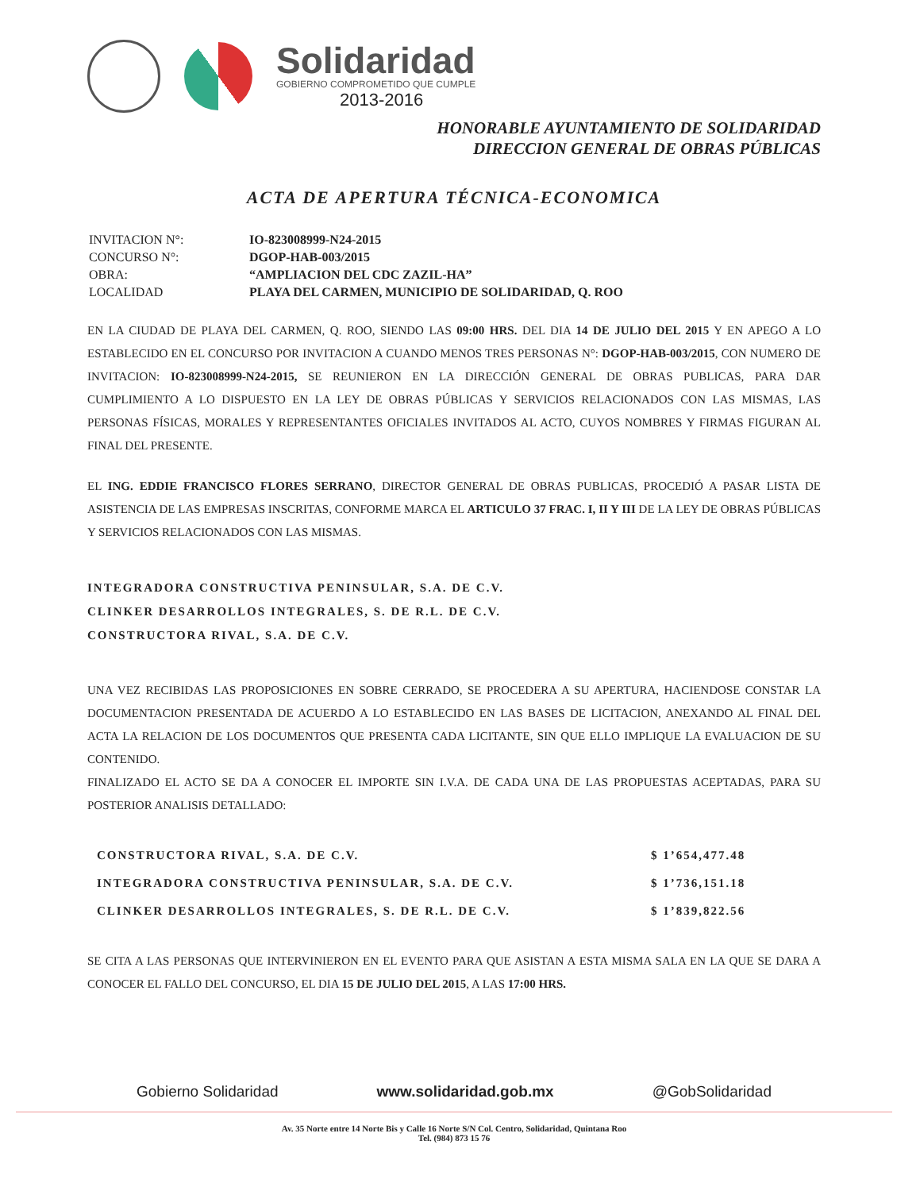Solidaridad
GOBIERNO COMPROMETIDO QUE CUMPLE
2013-2016
HONORABLE AYUNTAMIENTO DE SOLIDARIDAD
DIRECCION GENERAL DE OBRAS PÚBLICAS
ACTA DE APERTURA TÉCNICA-ECONOMICA
| INVITACION N°: | IO-823008999-N24-2015 |
| CONCURSO N°: | DGOP-HAB-003/2015 |
| OBRA: | “AMPLIACION DEL CDC ZAZIL-HA” |
| LOCALIDAD | PLAYA DEL CARMEN, MUNICIPIO DE SOLIDARIDAD, Q. ROO |
EN LA CIUDAD DE PLAYA DEL CARMEN, Q. ROO, SIENDO LAS 09:00 HRS. DEL DIA 14 DE JULIO DEL 2015 Y EN APEGO A LO ESTABLECIDO EN EL CONCURSO POR INVITACION A CUANDO MENOS TRES PERSONAS N°: DGOP-HAB-003/2015, CON NUMERO DE INVITACION: IO-823008999-N24-2015, SE REUNIERON EN LA DIRECCIÓN GENERAL DE OBRAS PUBLICAS, PARA DAR CUMPLIMIENTO A LO DISPUESTO EN LA LEY DE OBRAS PÚBLICAS Y SERVICIOS RELACIONADOS CON LAS MISMAS, LAS PERSONAS FÍSICAS, MORALES Y REPRESENTANTES OFICIALES INVITADOS AL ACTO, CUYOS NOMBRES Y FIRMAS FIGURAN AL FINAL DEL PRESENTE.
EL ING. EDDIE FRANCISCO FLORES SERRANO, DIRECTOR GENERAL DE OBRAS PUBLICAS, PROCEDIÓ A PASAR LISTA DE ASISTENCIA DE LAS EMPRESAS INSCRITAS, CONFORME MARCA EL ARTICULO 37 FRAC. I, II Y III DE LA LEY DE OBRAS PÚBLICAS Y SERVICIOS RELACIONADOS CON LAS MISMAS.
INTEGRADORA CONSTRUCTIVA PENINSULAR, S.A. DE C.V.
CLINKER DESARROLLOS INTEGRALES, S. DE R.L. DE C.V.
CONSTRUCTORA RIVAL, S.A. DE C.V.
UNA VEZ RECIBIDAS LAS PROPOSICIONES EN SOBRE CERRADO, SE PROCEDERA A SU APERTURA, HACIENDOSE CONSTAR LA DOCUMENTACION PRESENTADA DE ACUERDO A LO ESTABLECIDO EN LAS BASES DE LICITACION, ANEXANDO AL FINAL DEL ACTA LA RELACION DE LOS DOCUMENTOS QUE PRESENTA CADA LICITANTE, SIN QUE ELLO IMPLIQUE LA EVALUACION DE SU CONTENIDO.
FINALIZADO EL ACTO SE DA A CONOCER EL IMPORTE SIN I.V.A. DE CADA UNA DE LAS PROPUESTAS ACEPTADAS, PARA SU POSTERIOR ANALISIS DETALLADO:
| CONSTRUCTORA RIVAL, S.A. DE C.V. | $ 1’654,477.48 |
| INTEGRADORA CONSTRUCTIVA PENINSULAR, S.A. DE C.V. | $ 1’736,151.18 |
| CLINKER DESARROLLOS INTEGRALES, S. DE R.L. DE C.V. | $ 1’839,822.56 |
SE CITA A LAS PERSONAS QUE INTERVINIERON EN EL EVENTO PARA QUE ASISTAN A ESTA MISMA SALA EN LA QUE SE DARA A CONOCER EL FALLO DEL CONCURSO, EL DIA 15 DE JULIO DEL 2015, A LAS 17:00 HRS.
Gobierno Solidaridad www.solidaridad.gob.mx @GobSolidaridad
Av. 35 Norte entre 14 Norte Bis y Calle 16 Norte S/N Col. Centro, Solidaridad, Quintana Roo
Tel. (984) 873 15 76